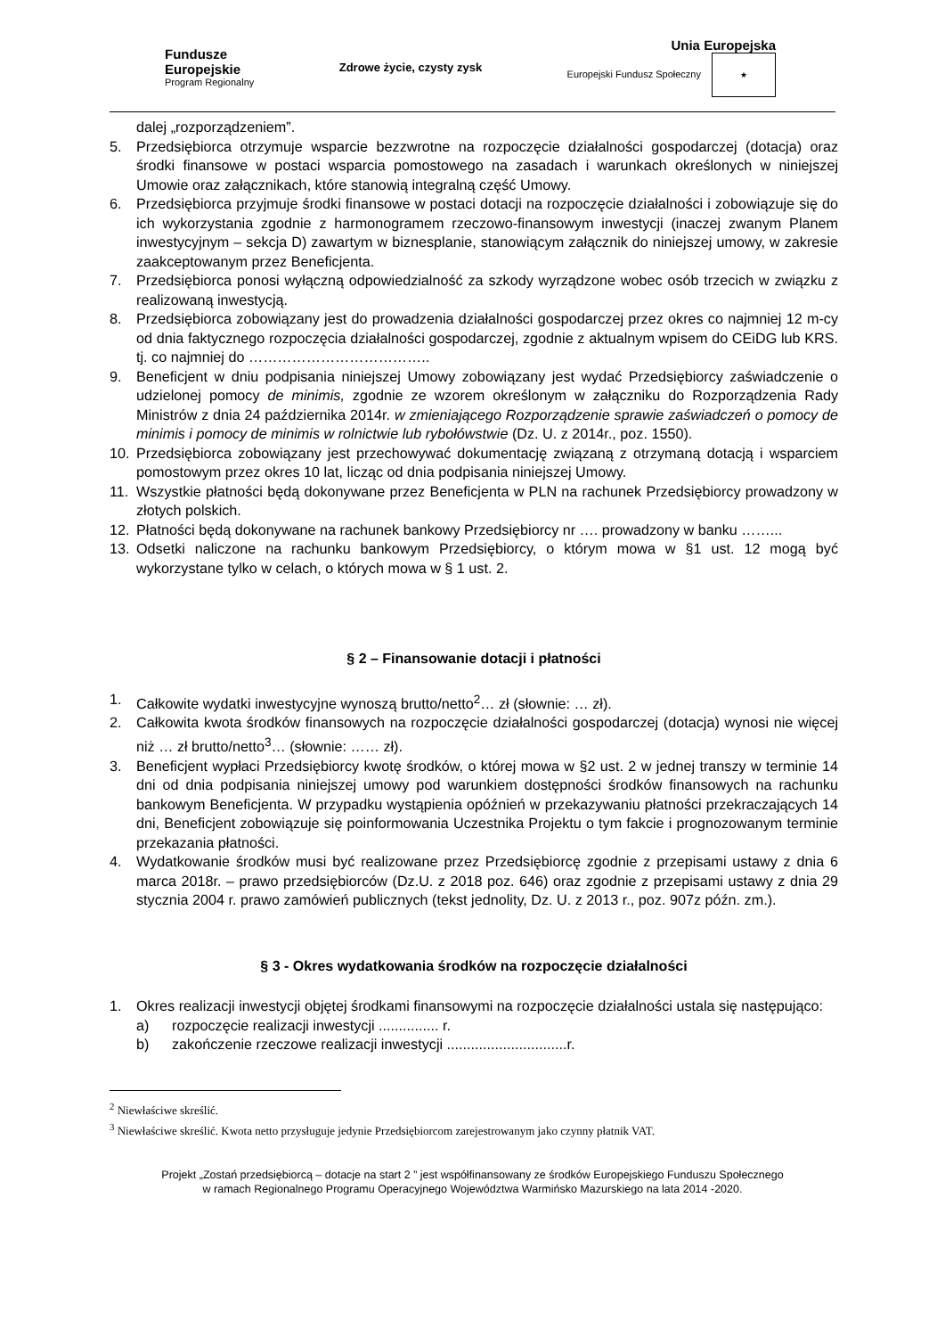Fundusze
Europejskie
Program Regionalny
Zdrowe życie, czysty zysk
Unia Europejska
Europejski Fundusz Społeczny ★
dalej „rozporządzeniem”.
5. Przedsiębiorca otrzymuje wsparcie bezzwrotne na rozpoczęcie działalności gospodarczej (dotacja) oraz środki finansowe w postaci wsparcia pomostowego na zasadach i warunkach określonych w niniejszej Umowie oraz załącznikach, które stanowią integralną część Umowy.
6. Przedsiębiorca przyjmuje środki finansowe w postaci dotacji na rozpoczęcie działalności i zobowiązuje się do ich wykorzystania zgodnie z harmonogramem rzeczowo-finansowym inwestycji (inaczej zwanym Planem inwestycyjnym – sekcja D) zawartym w biznesplanie, stanowiącym załącznik do niniejszej umowy, w zakresie zaakceptowanym przez Beneficjenta.
7. Przedsiębiorca ponosi wyłączną odpowiedzialność za szkody wyrządzone wobec osób trzecich w związku z realizowaną inwestycją.
8. Przedsiębiorca zobowiązany jest do prowadzenia działalności gospodarczej przez okres co najmniej 12 m-cy od dnia faktycznego rozpoczęcia działalności gospodarczej, zgodnie z aktualnym wpisem do CEiDG lub KRS. tj. co najmniej do ………………………………..
9. Beneficjent w dniu podpisania niniejszej Umowy zobowiązany jest wydać Przedsiębiorcy zaświadczenie o udzielonej pomocy de minimis, zgodnie ze wzorem określonym w załączniku do Rozporządzenia Rady Ministrów z dnia 24 października 2014r. w zmieniającego Rozporządzenie sprawie zaświadczeń o pomocy de minimis i pomocy de minimis w rolnictwie lub rybołówstwie (Dz. U. z 2014r., poz. 1550).
10. Przedsiębiorca zobowiązany jest przechowywać dokumentację związaną z otrzymaną dotacją i wsparciem pomostowym przez okres 10 lat, licząc od dnia podpisania niniejszej Umowy.
11. Wszystkie płatności będą dokonywane przez Beneficjenta w PLN na rachunek Przedsiębiorcy prowadzony w złotych polskich.
12. Płatności będą dokonywane na rachunek bankowy Przedsiębiorcy nr …. prowadzony w banku ……...
13. Odsetki naliczone na rachunku bankowym Przedsiębiorcy, o którym mowa w §1 ust. 12 mogą być wykorzystane tylko w celach, o których mowa w § 1 ust. 2.
§ 2 – Finansowanie dotacji i płatności
1. Całkowite wydatki inwestycyjne wynoszą brutto/netto<sup>2</sup>… zł (słownie: … zł).
2. Całkowita kwota środków finansowych na rozpoczęcie działalności gospodarczej (dotacja) wynosi nie więcej niż … zł brutto/netto<sup>3</sup>… (słownie: …… zł).
3. Beneficjent wypłaci Przedsiębiorcy kwotę środków, o której mowa w §2 ust. 2 w jednej transzy w terminie 14 dni od dnia podpisania niniejszej umowy pod warunkiem dostępności środków finansowych na rachunku bankowym Beneficjenta. W przypadku wystąpienia opóźnień w przekazywaniu płatności przekraczających 14 dni, Beneficjent zobowiązuje się poinformowania Uczestnika Projektu o tym fakcie i prognozowanym terminie przekazania płatności.
4. Wydatkowanie środków musi być realizowane przez Przedsiębiorcę zgodnie z przepisami ustawy z dnia 6 marca 2018r. – prawo przedsiębiorców (Dz.U. z 2018 poz. 646) oraz zgodnie z przepisami ustawy z dnia 29 stycznia 2004 r. prawo zamówień publicznych (tekst jednolity, Dz. U. z 2013 r., poz. 907z późn. zm.).
§ 3 - Okres wydatkowania środków na rozpoczęcie działalności
1. Okres realizacji inwestycji objętej środkami finansowymi na rozpoczęcie działalności ustala się następująco:
a) rozpoczęcie realizacji inwestycji ............... r.
b) zakończenie rzeczowe realizacji inwestycji ..............................r.
<sup>2</sup> Niewłaściwe skreślić.
<sup>3</sup> Niewłaściwe skreślić. Kwota netto przysługuje jedynie Przedsiębiorcom zarejestrowanym jako czynny płatnik VAT.
Projekt „Zostań przedsiębiorcą – dotacje na start 2 ” jest współfinansowany ze środków Europejskiego Funduszu Społecznego
w ramach Regionalnego Programu Operacyjnego Województwa Warmińsko Mazurskiego na lata 2014 -2020.